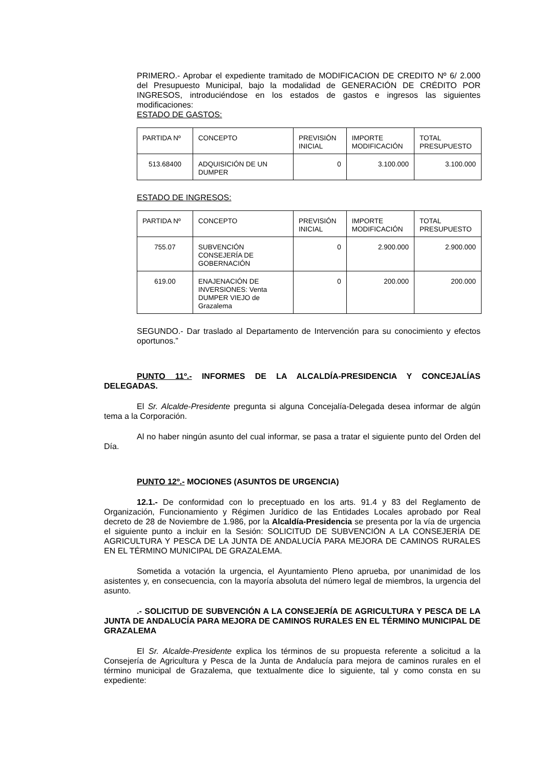PRIMERO.- Aprobar el expediente tramitado de MODIFICACION DE CREDITO Nº 6/ 2.000 del Presupuesto Municipal, bajo la modalidad de GENERACIÓN DE CRÉDITO POR INGRESOS, introduciéndose en los estados de gastos e ingresos las siguientes modificaciones:
ESTADO DE GASTOS:
| PARTIDA Nº | CONCEPTO | PREVISIÓN INICIAL | IMPORTE MODIFICACIÓN | TOTAL PRESUPUESTO |
| 513.68400 | ADQUISICIÓN DE UN DUMPER | 0 | 3.100.000 | 3.100.000 |
ESTADO DE INGRESOS:
| PARTIDA Nº | CONCEPTO | PREVISIÓN INICIAL | IMPORTE MODIFICACIÓN | TOTAL PRESUPUESTO |
| 755.07 | SUBVENCIÓN CONSEJERÍA DE GOBERNACIÓN | 0 | 2.900.000 | 2.900.000 |
| 619.00 | ENAJENACIÓN DE INVERSIONES: Venta DUMPER VIEJO de Grazalema | 0 | 200.000 | 200.000 |
SEGUNDO.- Dar traslado al Departamento de Intervención para su conocimiento y efectos oportunos.”
PUNTO 11º.- INFORMES DE LA ALCALDÍA-PRESIDENCIA Y CONCEJALÍAS DELEGADAS.
El Sr. Alcalde-Presidente pregunta si alguna Concejalía-Delegada desea informar de algún tema a la Corporación.
Al no haber ningún asunto del cual informar, se pasa a tratar el siguiente punto del Orden del Día.
PUNTO 12º.- MOCIONES (ASUNTOS DE URGENCIA)
12.1.- De conformidad con lo preceptuado en los arts. 91.4 y 83 del Reglamento de Organización, Funcionamiento y Régimen Jurídico de las Entidades Locales aprobado por Real decreto de 28 de Noviembre de 1.986, por la Alcaldía-Presidencia se presenta por la vía de urgencia el siguiente punto a incluir en la Sesión: SOLICITUD DE SUBVENCIÓN A LA CONSEJERÍA DE AGRICULTURA Y PESCA DE LA JUNTA DE ANDALUCÍA PARA MEJORA DE CAMINOS RURALES EN EL TÉRMINO MUNICIPAL DE GRAZALEMA.
Sometida a votación la urgencia, el Ayuntamiento Pleno aprueba, por unanimidad de los asistentes y, en consecuencia, con la mayoría absoluta del número legal de miembros, la urgencia del asunto.
.- SOLICITUD DE SUBVENCIÓN A LA CONSEJERÍA DE AGRICULTURA Y PESCA DE LA JUNTA DE ANDALUCÍA PARA MEJORA DE CAMINOS RURALES EN EL TÉRMINO MUNICIPAL DE GRAZALEMA
El Sr. Alcalde-Presidente explica los términos de su propuesta referente a solicitud a la Consejería de Agricultura y Pesca de la Junta de Andalucía para mejora de caminos rurales en el término municipal de Grazalema, que textualmente dice lo siguiente, tal y como consta en su expediente: